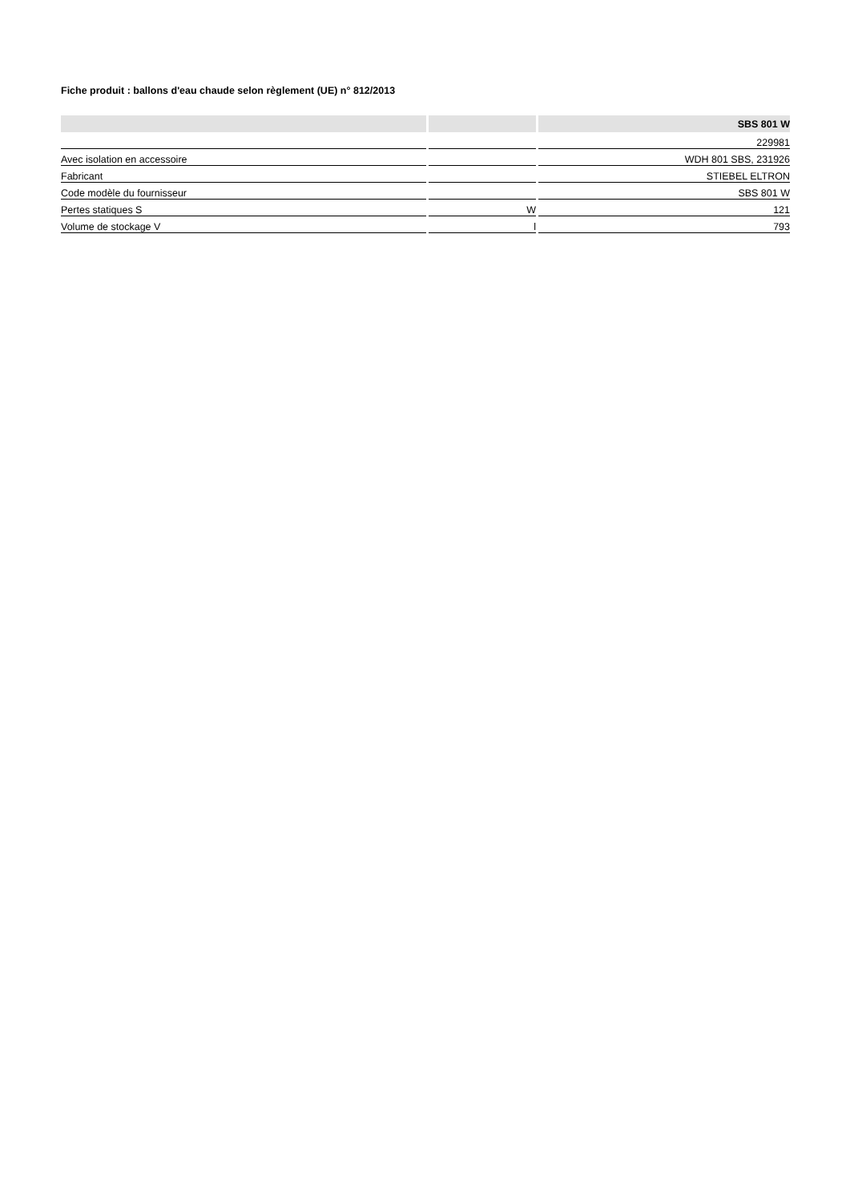Fiche produit : ballons d'eau chaude selon règlement (UE) n° 812/2013
| | | SBS 801 W |
| --- | --- | --- |
| | | 229981 |
| Avec isolation en accessoire | | WDH 801 SBS, 231926 |
| Fabricant | | STIEBEL ELTRON |
| Code modèle du fournisseur | | SBS 801 W |
| Pertes statiques S | W | 121 |
| Volume de stockage V | l | 793 |